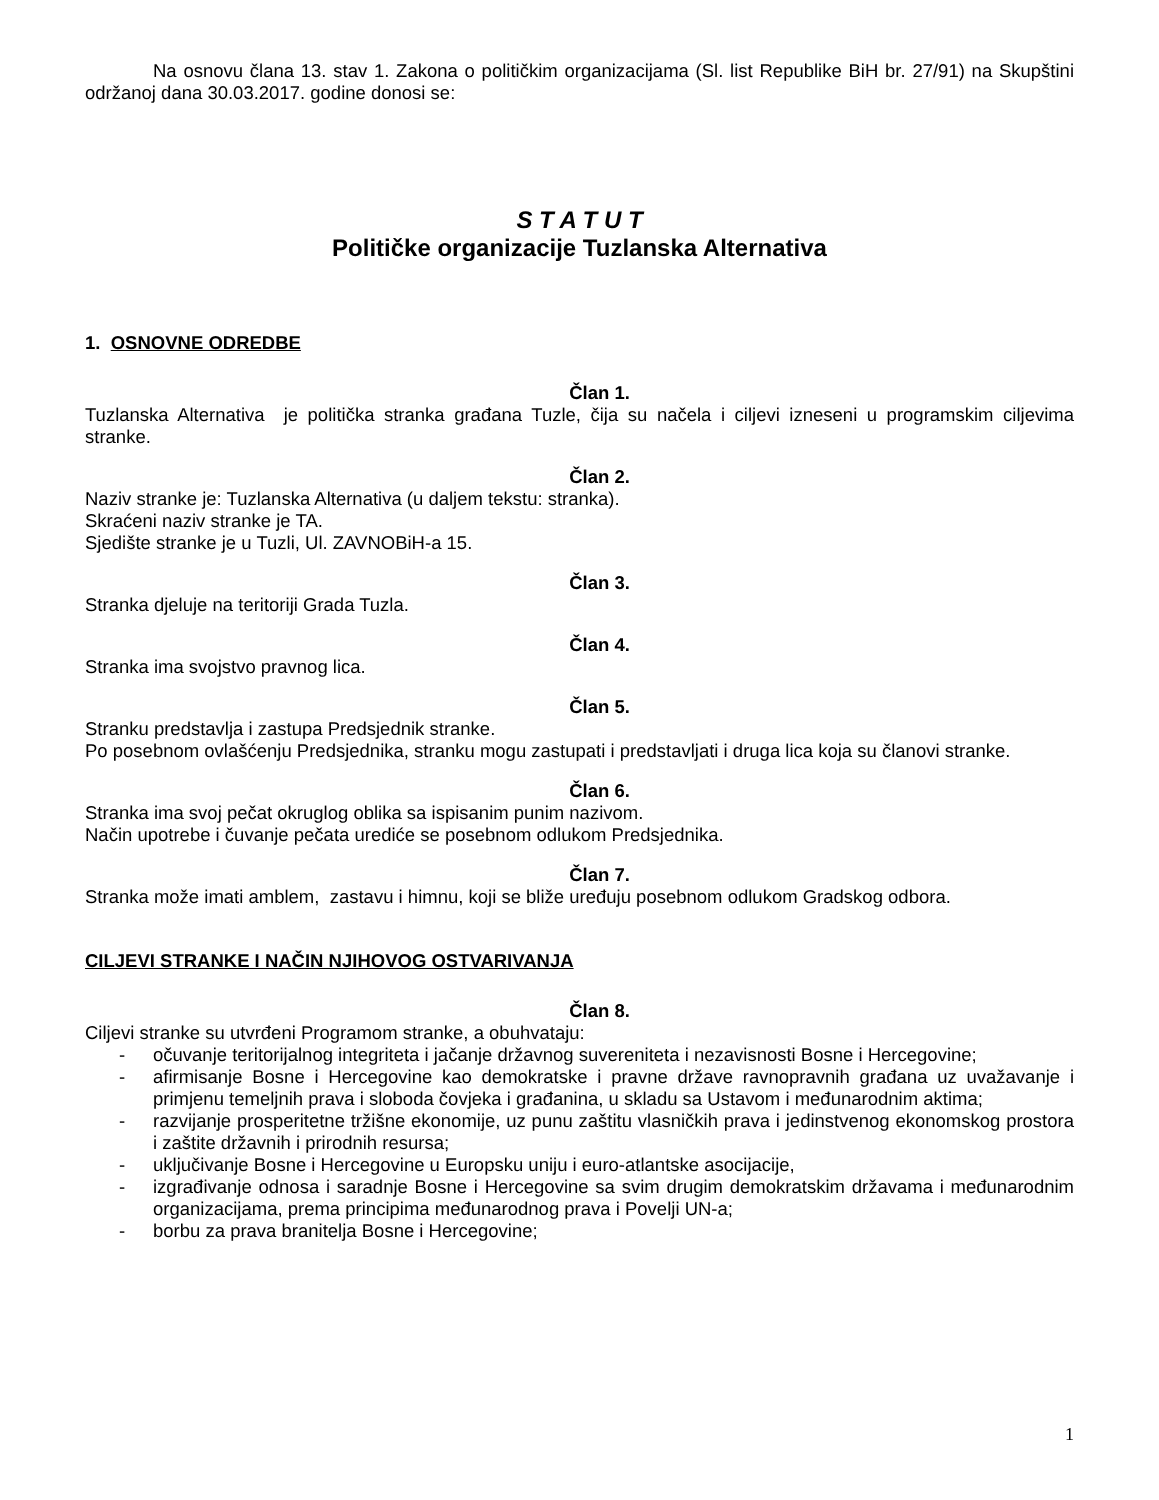Na osnovu člana 13. stav 1. Zakona o političkim organizacijama (Sl. list Republike BiH br. 27/91) na Skupštini održanoj dana 30.03.2017. godine donosi se:
S T A T U T
Političke organizacije Tuzlanska Alternativa
1. OSNOVNE ODREDBE
Član 1.
Tuzlanska Alternativa je politička stranka građana Tuzle, čija su načela i ciljevi izneseni u programskim ciljevima stranke.
Član 2.
Naziv stranke je: Tuzlanska Alternativa (u daljem tekstu: stranka).
Skraćeni naziv stranke je TA.
Sjedište stranke je u Tuzli, Ul. ZAVNOBiH-a 15.
Član 3.
Stranka djeluje na teritoriji Grada Tuzla.
Član 4.
Stranka ima svojstvo pravnog lica.
Član 5.
Stranku predstavlja i zastupa Predsjednik stranke.
Po posebnom ovlašćenju Predsjednika, stranku mogu zastupati i predstavljati i druga lica koja su članovi stranke.
Član 6.
Stranka ima svoj pečat okruglog oblika sa ispisanim punim nazivom.
Način upotrebe i čuvanje pečata urediće se posebnom odlukom Predsjednika.
Član 7.
Stranka može imati amblem, zastavu i himnu, koji se bliže uređuju posebnom odlukom Gradskog odbora.
CILJEVI STRANKE I NAČIN NJIHOVOG OSTVARIVANJA
Član 8.
Ciljevi stranke su utvrđeni Programom stranke, a obuhvataju:
- očuvanje teritorijalnog integriteta i jačanje državnog suvereniteta i nezavisnosti Bosne i Hercegovine;
- afirmisanje Bosne i Hercegovine kao demokratske i pravne države ravnopravnih građana uz uvažavanje i primjenu temeljnih prava i sloboda čovjeka i građanina, u skladu sa Ustavom i međunarodnim aktima;
- razvijanje prosperitetne tržišne ekonomije, uz punu zaštitu vlasničkih prava i jedinstvenog ekonomskog prostora i zaštite državnih i prirodnih resursa;
- uključivanje Bosne i Hercegovine u Europsku uniju i euro-atlantske asocijacije,
- izgrađivanje odnosa i saradnje Bosne i Hercegovine sa svim drugim demokratskim državama i međunarodnim organizacijama, prema principima međunarodnog prava i Povelji UN-a;
- borbu za prava branitelja Bosne i Hercegovine;
1